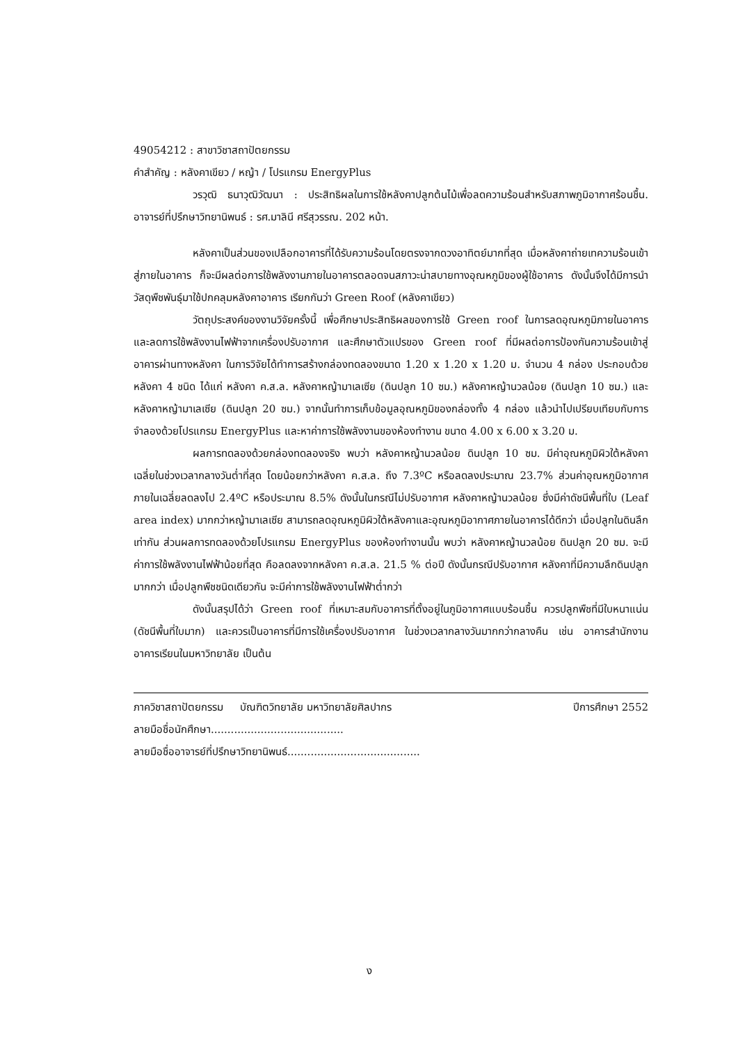49054212 : สาขาวิชาสถาปัตยกรรม
คำสำคัญ : หลังคาเขียว / หญ้า / โปรแกรม EnergyPlus
วรวุฒิ ธนาวุฒิวัฒนา : ประสิทธิผลในการใช้หลังคาปลูกต้นไม้เพื่อลดความร้อนสำหรับสภาพภูมิอากาศร้อนชื้น. อาจารย์ที่ปรึกษาวิทยานิพนธ์ : รศ.มาลินี ศรีสุวรรณ. 202 หน้า.
หลังคาเป็นส่วนของเปลือกอาคารที่ได้รับความร้อนโดยตรงจากดวงอาทิตย์มากที่สุด เมื่อหลังคาถ่ายเทความร้อนเข้าสู่ภายในอาคาร ก็จะมีผลต่อการใช้พลังงานภายในอาคารตลอดจนสภาวะน่าสบายทางอุณหภูมิของผู้ใช้อาคาร ดังนั้นจึงได้มีการนำวัสดุพืชพันธุ์มาใช้ปกคลุมหลังคาอาคาร เรียกกันว่า Green Roof (หลังคาเขียว)
วัตถุประสงค์ของงานวิจัยครั้งนี้ เพื่อศึกษาประสิทธิผลของการใช้ Green roof ในการลดอุณหภูมิภายในอาคาร และลดการใช้พลังงานไฟฟ้าจากเครื่องปรับอากาศ และศึกษาตัวแปรของ Green roof ที่มีผลต่อการป้องกันความร้อนเข้าสู่อาคารผ่านทางหลังคา ในการวิจัยได้ทำการสร้างกล่องทดลองขนาด 1.20 x 1.20 x 1.20 ม. จำนวน 4 กล่อง ประกอบด้วยหลังคา 4 ชนิด ได้แก่ หลังคา ค.ส.ล. หลังคาหญ้ามาเลเซีย (ดินปลูก 10 ซม.) หลังคาหญ้านวลน้อย (ดินปลูก 10 ซม.) และ หลังคาหญ้ามาเลเซีย (ดินปลูก 20 ซม.) จากนั้นทำการเก็บข้อมูลอุณหภูมิของกล่องทั้ง 4 กล่อง แล้วนำไปเปรียบเทียบกับการจำลองด้วยโปรแกรม EnergyPlus และหาค่าการใช้พลังงานของห้องทำงาน ขนาด 4.00 x 6.00 x 3.20 ม.
ผลการทดลองด้วยกล่องทดลองจริง พบว่า หลังคาหญ้านวลน้อย ดินปลูก 10 ซม. มีค่าอุณหภูมิผิวใต้หลังคาเฉลี่ยในช่วงเวลากลางวันต่ำที่สุด โดยน้อยกว่าหลังคา ค.ส.ล. ถึง 7.3ºC หรือลดลงประมาณ 23.7% ส่วนค่าอุณหภูมิอากาศภายในเฉลี่ยลดลงไป 2.4ºC หรือประมาณ 8.5% ดังนั้นในกรณีไม่ปรับอากาศ หลังคาหญ้านวลน้อย ซึ่งมีค่าดัชนีพื้นที่ใบ (Leaf area index) มากกว่าหญ้ามาเลเซีย สามารถลดอุณหภูมิผิวใต้หลังคาและอุณหภูมิอากาศภายในอาคารได้ดีกว่า เมื่อปลูกในดินลึกเท่ากัน ส่วนผลการทดลองด้วยโปรแกรม EnergyPlus ของห้องทำงานนั้น พบว่า หลังคาหญ้านวลน้อย ดินปลูก 20 ซม. จะมีค่าการใช้พลังงานไฟฟ้าน้อยที่สุด คือลดลงจากหลังคา ค.ส.ล. 21.5 % ต่อปี ดังนั้นกรณีปรับอากาศ หลังคาที่มีความลึกดินปลูกมากกว่า เมื่อปลูกพืชชนิดเดียวกัน จะมีค่าการใช้พลังงานไฟฟ้าต่ำกว่า
ดังนั้นสรุปได้ว่า Green roof ที่เหมาะสมกับอาคารที่ตั้งอยู่ในภูมิอากาศแบบร้อนชื้น ควรปลูกพืชที่มีใบหนาแน่น (ดัชนีพื้นที่ใบมาก) และควรเป็นอาคารที่มีการใช้เครื่องปรับอากาศ ในช่วงเวลากลางวันมากกว่ากลางคืน เช่น อาคารสำนักงาน อาคารเรียนในมหาวิทยาลัย เป็นต้น
ภาควิชาสถาปัตยกรรม บัณฑิตวิทยาลัย มหาวิทยาลัยศิลปากร ปีการศึกษา 2552
ลายมือชื่อนักศึกษา........................................
ลายมือชื่ออาจารย์ที่ปรึกษาวิทยานิพนธ์........................................
ง